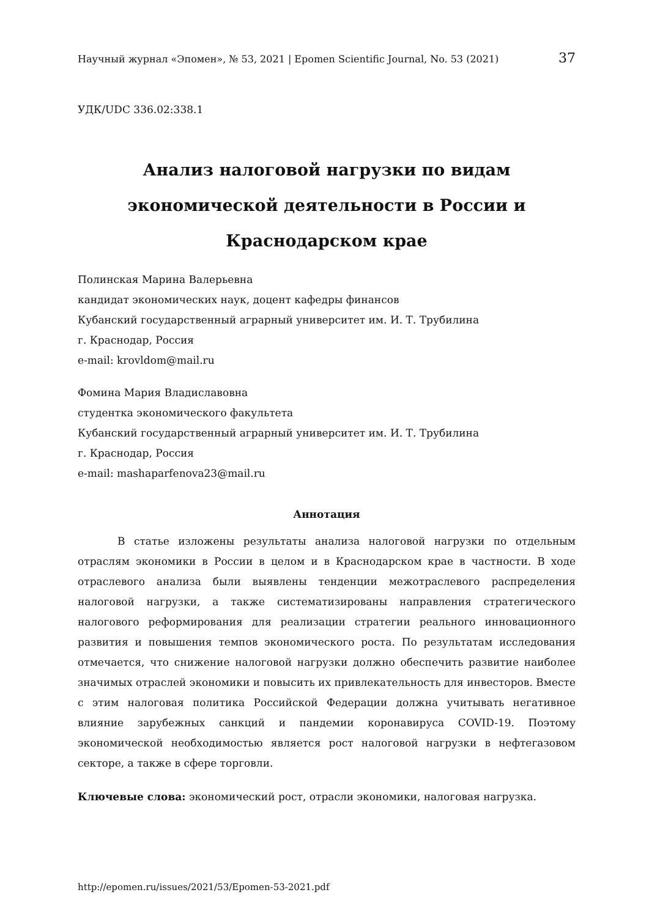Научный журнал «Эпомен», № 53, 2021 | Epomen Scientific Journal, No. 53 (2021) 37
УДК/UDC 336.02:338.1
Анализ налоговой нагрузки по видам
экономической деятельности в России и
Краснодарском крае
Полинская Марина Валерьевна
кандидат экономических наук, доцент кафедры финансов
Кубанский государственный аграрный университет им. И. Т. Трубилина
г. Краснодар, Россия
e-mail: krovldom@mail.ru
Фомина Мария Владиславовна
студентка экономического факультета
Кубанский государственный аграрный университет им. И. Т. Трубилина
г. Краснодар, Россия
e-mail: mashaparfenova23@mail.ru
Аннотация
В статье изложены результаты анализа налоговой нагрузки по отдельным отраслям экономики в России в целом и в Краснодарском крае в частности. В ходе отраслевого анализа были выявлены тенденции межотраслевого распределения налоговой нагрузки, а также систематизированы направления стратегического налогового реформирования для реализации стратегии реального инновационного развития и повышения темпов экономического роста. По результатам исследования отмечается, что снижение налоговой нагрузки должно обеспечить развитие наиболее значимых отраслей экономики и повысить их привлекательность для инвесторов. Вместе с этим налоговая политика Российской Федерации должна учитывать негативное влияние зарубежных санкций и пандемии коронавируса COVID-19. Поэтому экономической необходимостью является рост налоговой нагрузки в нефтегазовом секторе, а также в сфере торговли.
Ключевые слова: экономический рост, отрасли экономики, налоговая нагрузка.
http://epomen.ru/issues/2021/53/Epomen-53-2021.pdf